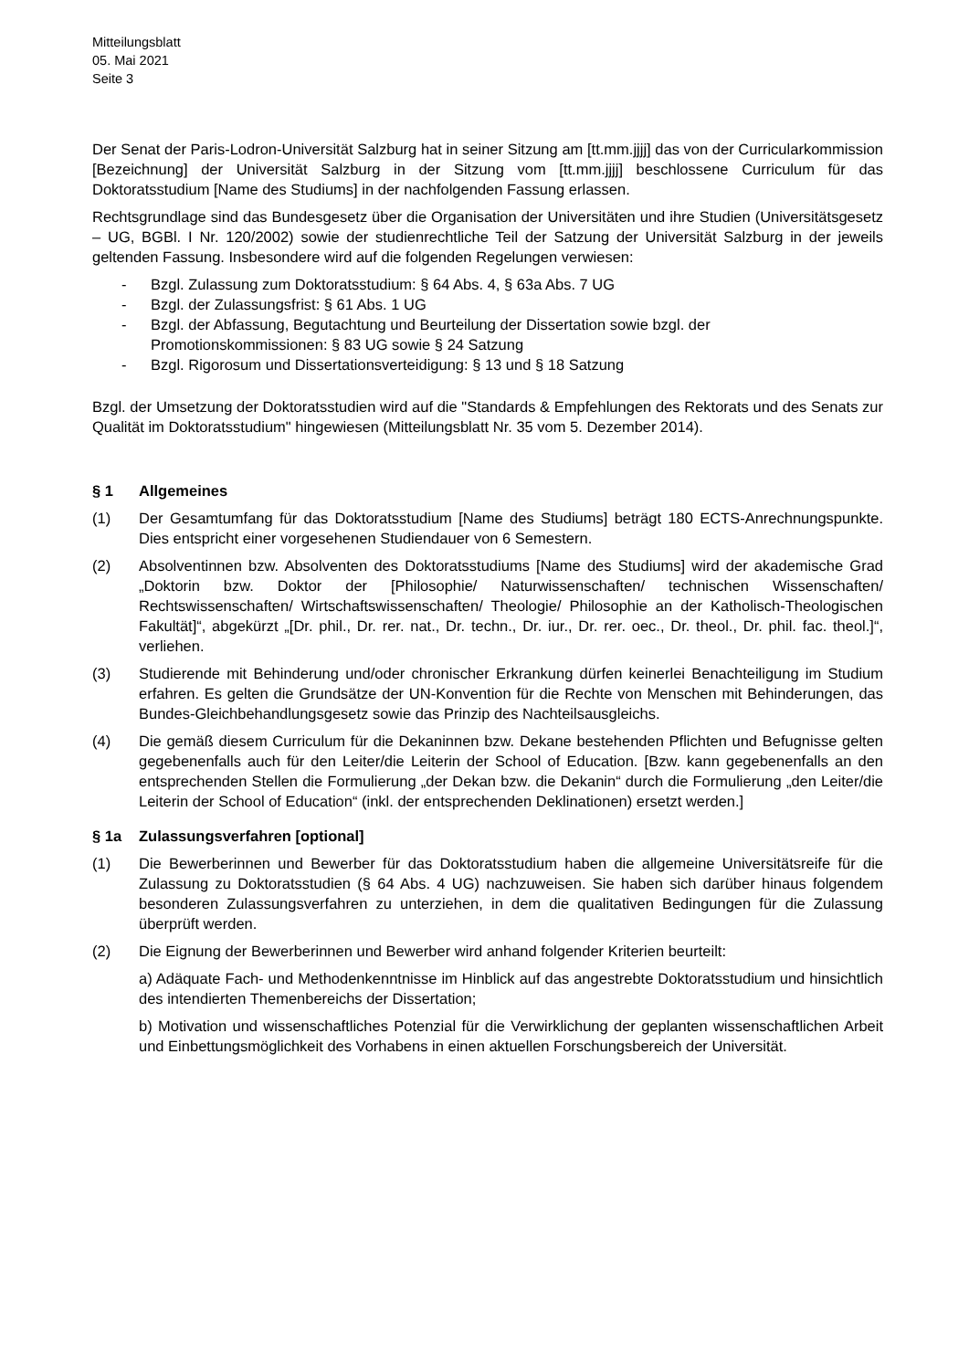Mitteilungsblatt
05. Mai 2021
Seite 3
Der Senat der Paris-Lodron-Universität Salzburg hat in seiner Sitzung am [tt.mm.jjjj] das von der Curricularkommission [Bezeichnung] der Universität Salzburg in der Sitzung vom [tt.mm.jjjj] beschlossene Curriculum für das Doktoratsstudium [Name des Studiums] in der nachfolgenden Fassung erlassen.
Rechtsgrundlage sind das Bundesgesetz über die Organisation der Universitäten und ihre Studien (Universitätsgesetz – UG, BGBl. I Nr. 120/2002) sowie der studienrechtliche Teil der Satzung der Universität Salzburg in der jeweils geltenden Fassung. Insbesondere wird auf die folgenden Regelungen verwiesen:
- Bzgl. Zulassung zum Doktoratsstudium: § 64 Abs. 4, § 63a Abs. 7 UG
- Bzgl. der Zulassungsfrist: § 61 Abs. 1 UG
- Bzgl. der Abfassung, Begutachtung und Beurteilung der Dissertation sowie bzgl. der Promotionskommissionen: § 83 UG sowie § 24 Satzung
- Bzgl. Rigorosum und Dissertationsverteidigung: § 13 und § 18 Satzung
Bzgl. der Umsetzung der Doktoratsstudien wird auf die "Standards & Empfehlungen des Rektorats und des Senats zur Qualität im Doktoratsstudium" hingewiesen (Mitteilungsblatt Nr. 35 vom 5. Dezember 2014).
§ 1 Allgemeines
(1) Der Gesamtumfang für das Doktoratsstudium [Name des Studiums] beträgt 180 ECTS-Anrechnungspunkte. Dies entspricht einer vorgesehenen Studiendauer von 6 Semestern.
(2) Absolventinnen bzw. Absolventen des Doktoratsstudiums [Name des Studiums] wird der akademische Grad „Doktorin bzw. Doktor der [Philosophie/ Naturwissenschaften/ technischen Wissenschaften/ Rechtswissenschaften/ Wirtschaftswissenschaften/ Theologie/ Philosophie an der Katholisch-Theologischen Fakultät]“, abgekürzt „[Dr. phil., Dr. rer. nat., Dr. techn., Dr. iur., Dr. rer. oec., Dr. theol., Dr. phil. fac. theol.]“, verliehen.
(3) Studierende mit Behinderung und/oder chronischer Erkrankung dürfen keinerlei Benachteiligung im Studium erfahren. Es gelten die Grundsätze der UN-Konvention für die Rechte von Menschen mit Behinderungen, das Bundes-Gleichbehandlungsgesetz sowie das Prinzip des Nachteilsausgleichs.
(4) Die gemäß diesem Curriculum für die Dekaninnen bzw. Dekane bestehenden Pflichten und Befugnisse gelten gegebenenfalls auch für den Leiter/die Leiterin der School of Education. [Bzw. kann gegebenenfalls an den entsprechenden Stellen die Formulierung „der Dekan bzw. die Dekanin“ durch die Formulierung „den Leiter/die Leiterin der School of Education“ (inkl. der entsprechenden Deklinationen) ersetzt werden.]
§ 1a Zulassungsverfahren [optional]
(1) Die Bewerberinnen und Bewerber für das Doktoratsstudium haben die allgemeine Universitätsreife für die Zulassung zu Doktoratsstudien (§ 64 Abs. 4 UG) nachzuweisen. Sie haben sich darüber hinaus folgendem besonderen Zulassungsverfahren zu unterziehen, in dem die qualitativen Bedingungen für die Zulassung überprüft werden.
(2) Die Eignung der Bewerberinnen und Bewerber wird anhand folgender Kriterien beurteilt:
a) Adäquate Fach- und Methodenkenntnisse im Hinblick auf das angestrebte Doktoratsstudium und hinsichtlich des intendierten Themenbereichs der Dissertation;
b) Motivation und wissenschaftliches Potenzial für die Verwirklichung der geplanten wissenschaftlichen Arbeit und Einbettungsmöglichkeit des Vorhabens in einen aktuellen Forschungsbereich der Universität.